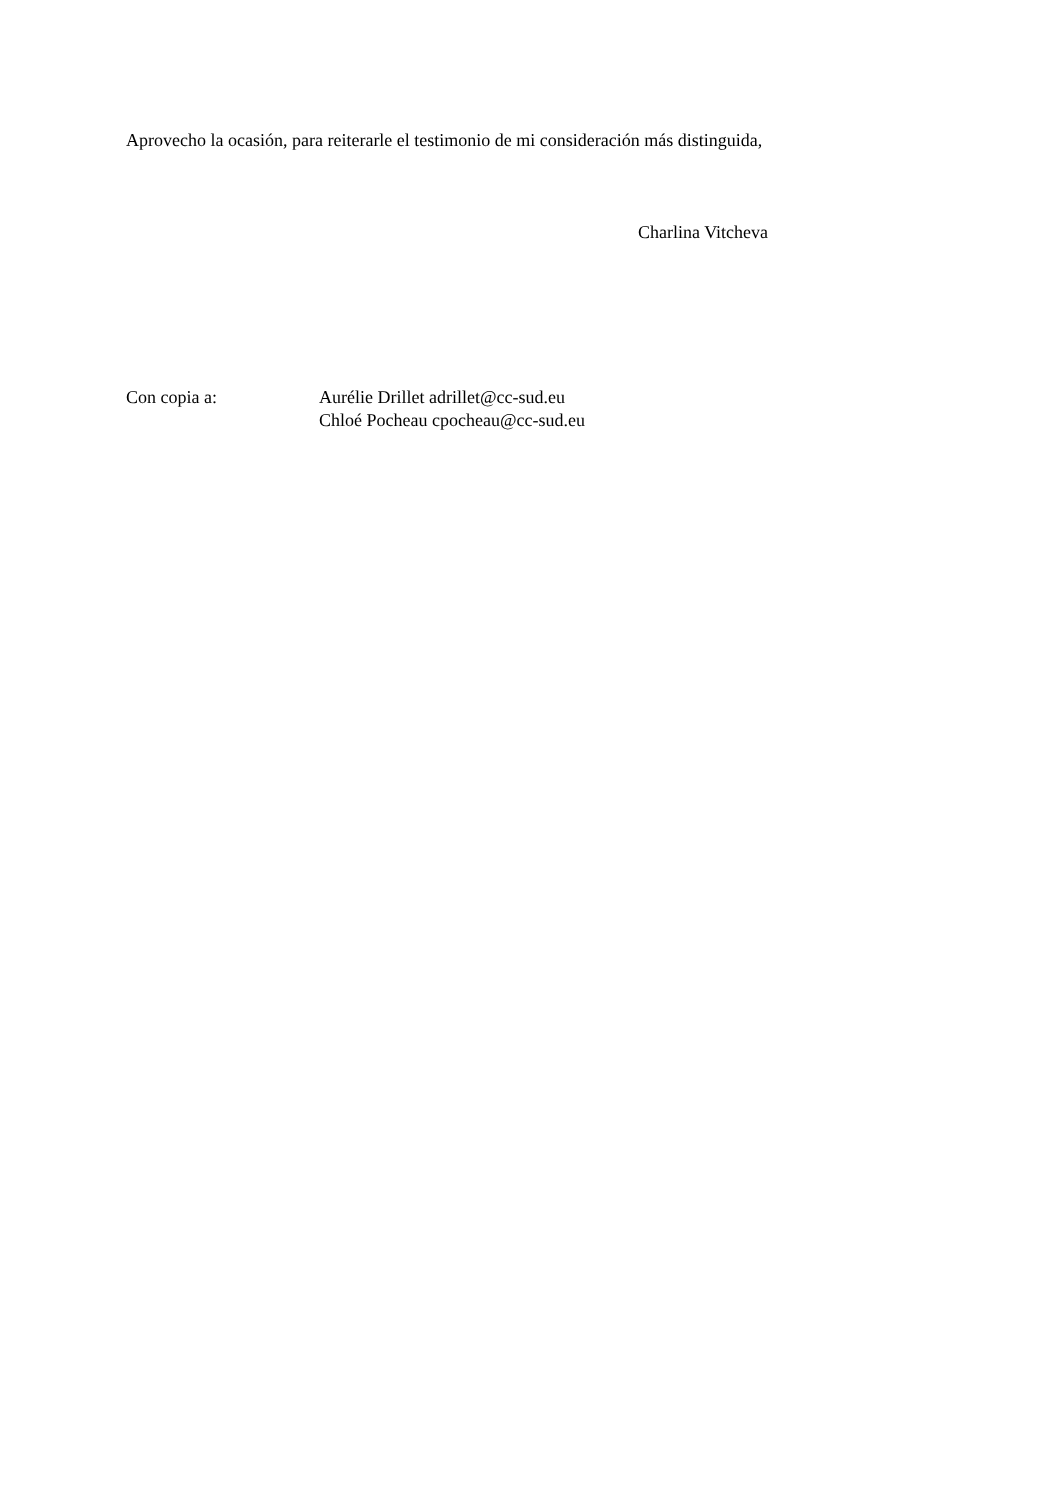Aprovecho la ocasión, para reiterarle el testimonio de mi consideración más distinguida,
Charlina Vitcheva
Con copia a: Aurélie Drillet adrillet@cc-sud.eu
Chloé Pocheau cpocheau@cc-sud.eu